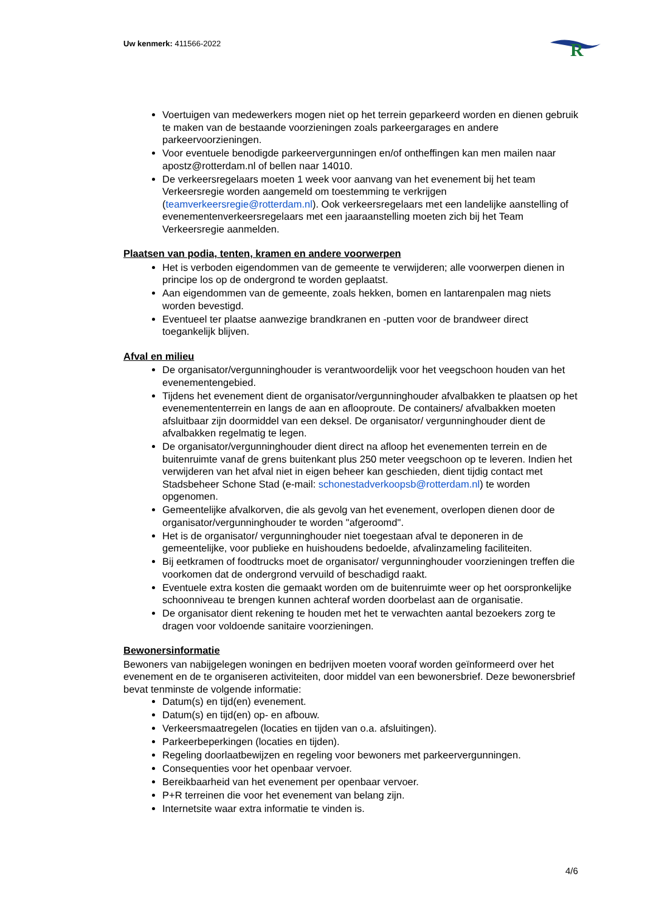Uw kenmerk: 411566-2022
R
Voertuigen van medewerkers mogen niet op het terrein geparkeerd worden en dienen gebruik te maken van de bestaande voorzieningen zoals parkeergarages en andere parkeervoorzieningen.
Voor eventuele benodigde parkeervergunningen en/of ontheffingen kan men mailen naar apostz@rotterdam.nl of bellen naar 14010.
De verkeersregelaars moeten 1 week voor aanvang van het evenement bij het team Verkeersregie worden aangemeld om toestemming te verkrijgen (teamverkeersregie@rotterdam.nl). Ook verkeersregelaars met een landelijke aanstelling of evenementenverkeersregelaars met een jaaraanstelling moeten zich bij het Team Verkeersregie aanmelden.
Plaatsen van podia, tenten, kramen en andere voorwerpen
Het is verboden eigendommen van de gemeente te verwijderen; alle voorwerpen dienen in principe los op de ondergrond te worden geplaatst.
Aan eigendommen van de gemeente, zoals hekken, bomen en lantarenpalen mag niets worden bevestigd.
Eventueel ter plaatse aanwezige brandkranen en -putten voor de brandweer direct toegankelijk blijven.
Afval en milieu
De organisator/vergunninghouder is verantwoordelijk voor het veegschoon houden van het evenementengebied.
Tijdens het evenement dient de organisator/vergunninghouder afvalbakken te plaatsen op het evenemententerrein en langs de aan en aflooproute. De containers/ afvalbakken moeten afsluitbaar zijn doormiddel van een deksel. De organisator/ vergunninghouder dient de afvalbakken regelmatig te legen.
De organisator/vergunninghouder dient direct na afloop het evenementen terrein en de buitenruimte vanaf de grens buitenkant plus 250 meter veegschoon op te leveren. Indien het verwijderen van het afval niet in eigen beheer kan geschieden, dient tijdig contact met Stadsbeheer Schone Stad (e-mail: schonestadverkoopsb@rotterdam.nl) te worden opgenomen.
Gemeentelijke afvalkorven, die als gevolg van het evenement, overlopen dienen door de organisator/vergunninghouder te worden "afgeroomd".
Het is de organisator/ vergunninghouder niet toegestaan afval te deponeren in de gemeentelijke, voor publieke en huishoudens bedoelde, afvalinzameling faciliteiten.
Bij eetkramen of foodtrucks moet de organisator/ vergunninghouder voorzieningen treffen die voorkomen dat de ondergrond vervuild of beschadigd raakt.
Eventuele extra kosten die gemaakt worden om de buitenruimte weer op het oorspronkelijke schoonniveau te brengen kunnen achteraf worden doorbelast aan de organisatie.
De organisator dient rekening te houden met het te verwachten aantal bezoekers zorg te dragen voor voldoende sanitaire voorzieningen.
Bewonersinformatie
Bewoners van nabijgelegen woningen en bedrijven moeten vooraf worden geïnformeerd over het evenement en de te organiseren activiteiten, door middel van een bewonersbrief. Deze bewonersbrief bevat tenminste de volgende informatie:
Datum(s) en tijd(en) evenement.
Datum(s) en tijd(en) op- en afbouw.
Verkeersmaatregelen (locaties en tijden van o.a. afsluitingen).
Parkeerbeperkingen (locaties en tijden).
Regeling doorlaatbewijzen en regeling voor bewoners met parkeervergunningen.
Consequenties voor het openbaar vervoer.
Bereikbaarheid van het evenement per openbaar vervoer.
P+R terreinen die voor het evenement van belang zijn.
Internetsite waar extra informatie te vinden is.
4/6